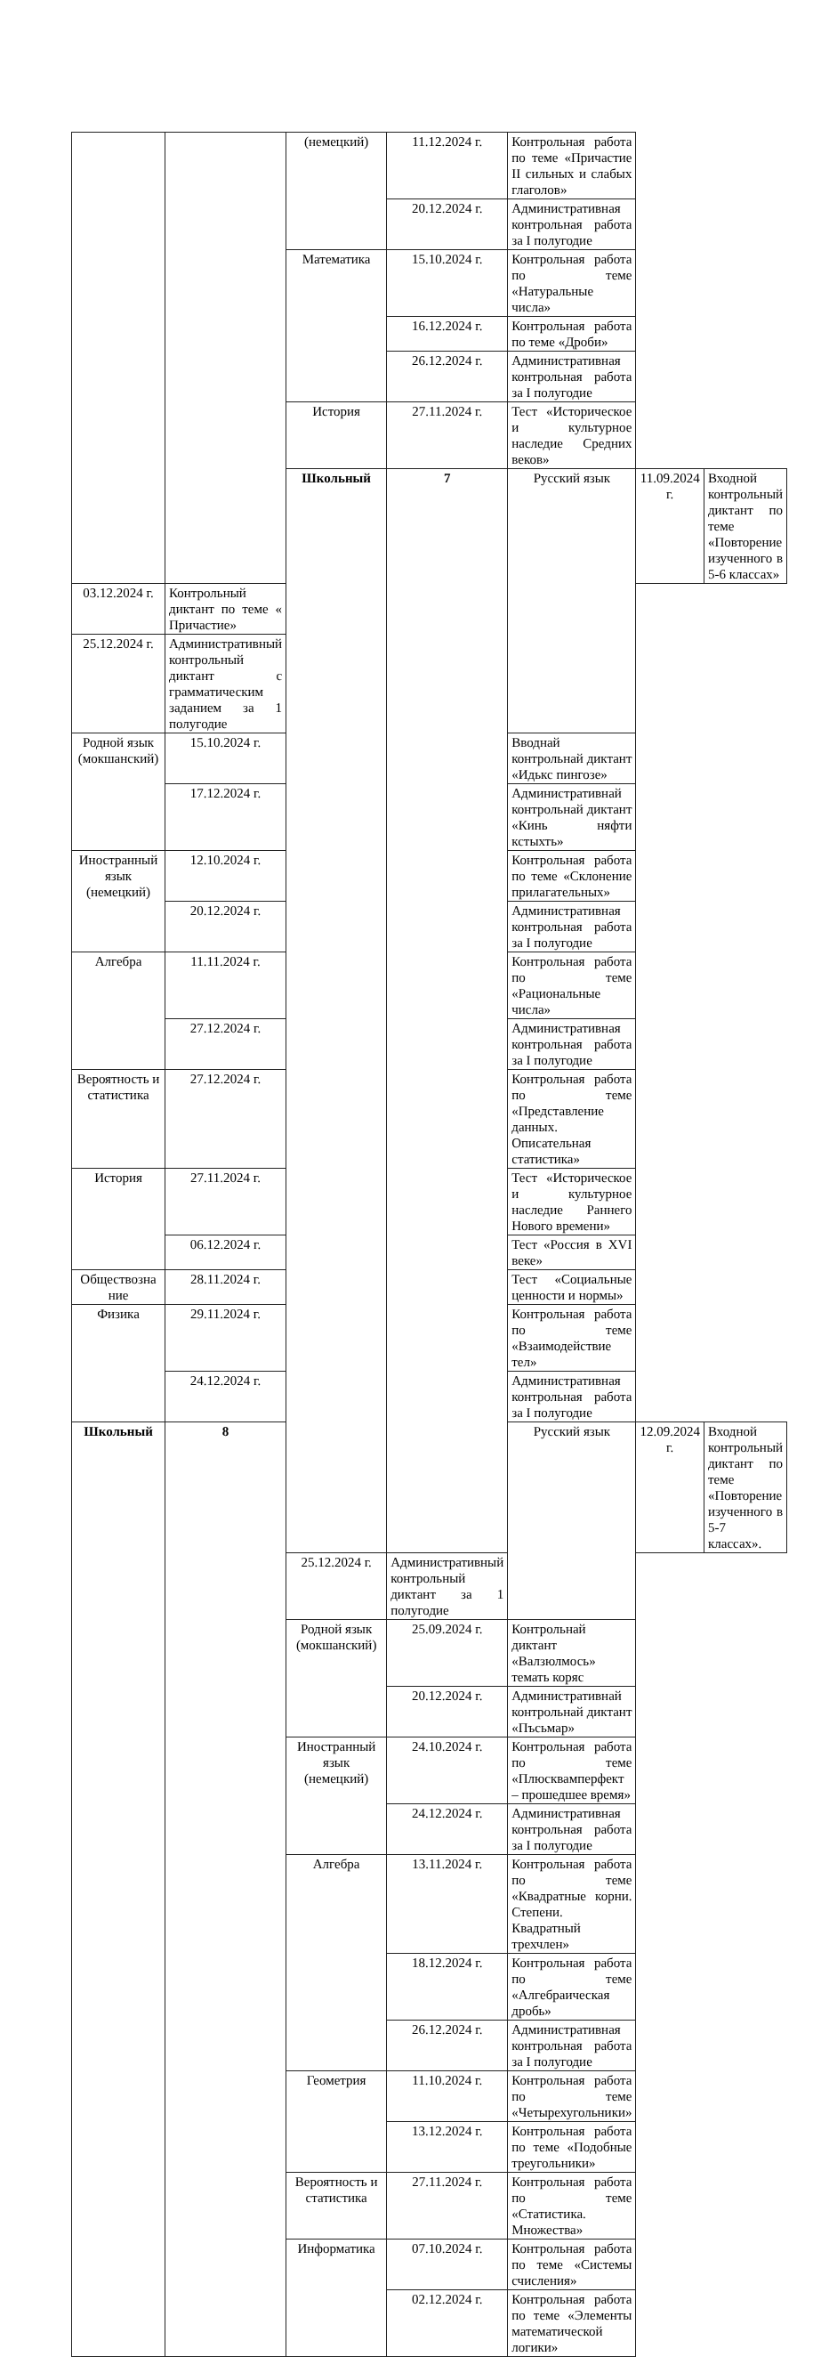| | | (немецкий) | 11.12.2024 г. | Контрольная работа по теме «Причастие II сильных и слабых глаголов» | | |
| | | | 20.12.2024 г. | Административная контрольная работа за I полугодие | | |
| | | Математика | 15.10.2024 г. | Контрольная работа по теме «Натуральные числа» | | |
| | | | 16.12.2024 г. | Контрольная работа по теме «Дроби» | | |
| | | | 26.12.2024 г. | Административная контрольная работа за I полугодие | | |
| | | История | 27.11.2024 г. | Тест «Историческое и культурное наследие Средних веков» | | |
| | | Школьный | 7 | Русский язык | 11.09.2024 г. | Входной контрольный диктант по теме «Повторение изученного в 5-6 классах» |
| 03.12.2024 г. | Контрольный диктант по теме « Причастие» | | | | | |
| 25.12.2024 г. | Административный контрольный диктант с грамматическим заданием за 1 полугодие | | | | | |
| Родной язык (мокшанский) | 15.10.2024 г. | | | Вводнай контрольнай диктант «Идькс пингозе» | | |
| | 17.12.2024 г. | | | Административнай контрольнай диктант «Кинь няфти кстыхть» | | |
| Иностранный язык (немецкий) | 12.10.2024 г. | | | Контрольная работа по теме «Склонение прилагательных» | | |
| | 20.12.2024 г. | | | Административная контрольная работа за I полугодие | | |
| Алгебра | 11.11.2024 г. | | | Контрольная работа по теме «Рациональные числа» | | |
| | 27.12.2024 г. | | | Административная контрольная работа за I полугодие | | |
| Вероятность и статистика | 27.12.2024 г. | | | Контрольная работа по теме «Представление данных. Описательная статистика» | | |
| История | 27.11.2024 г. | | | Тест «Историческое и культурное наследие Раннего Нового времени» | | |
| | 06.12.2024 г. | | | Тест «Россия в XVI веке» | | |
| Обществозна ние | 28.11.2024 г. | | | Тест «Социальные ценности и нормы» | | |
| Физика | 29.11.2024 г. | | | Контрольная работа по теме «Взаимодействие тел» | | |
| | 24.12.2024 г. | | | Административная контрольная работа за I полугодие | | |
| Школьный | 8 | | | Русский язык | 12.09.2024 г. | Входной контрольный диктант по теме «Повторение изученного в 5-7 классах». |
| | | 25.12.2024 г. | Административный контрольный диктант за 1 полугодие | | | |
| | | Родной язык (мокшанский) | 25.09.2024 г. | Контрольнай диктант «Валзюлмось» темать коряс | | |
| | | | 20.12.2024 г. | Административнай контрольнай диктант «Пъсьмар» | | |
| | | Иностранный язык (немецкий) | 24.10.2024 г. | Контрольная работа по теме «Плюсквамперфект – прошедшее время» | | |
| | | | 24.12.2024 г. | Административная контрольная работа за I полугодие | | |
| | | Алгебра | 13.11.2024 г. | Контрольная работа по теме «Квадратные корни. Степени. Квадратный трехчлен» | | |
| | | | 18.12.2024 г. | Контрольная работа по теме «Алгебраическая дробь» | | |
| | | | 26.12.2024 г. | Административная контрольная работа за I полугодие | | |
| | | Геометрия | 11.10.2024 г. | Контрольная работа по теме «Четырехугольники» | | |
| | | | 13.12.2024 г. | Контрольная работа по теме «Подобные треугольники» | | |
| | | Вероятность и статистика | 27.11.2024 г. | Контрольная работа по теме «Статистика. Множества» | | |
| | | Информатика | 07.10.2024 г. | Контрольная работа по теме «Системы счисления» | | |
| | | | 02.12.2024 г. | Контрольная работа по теме «Элементы математической логики» | | |